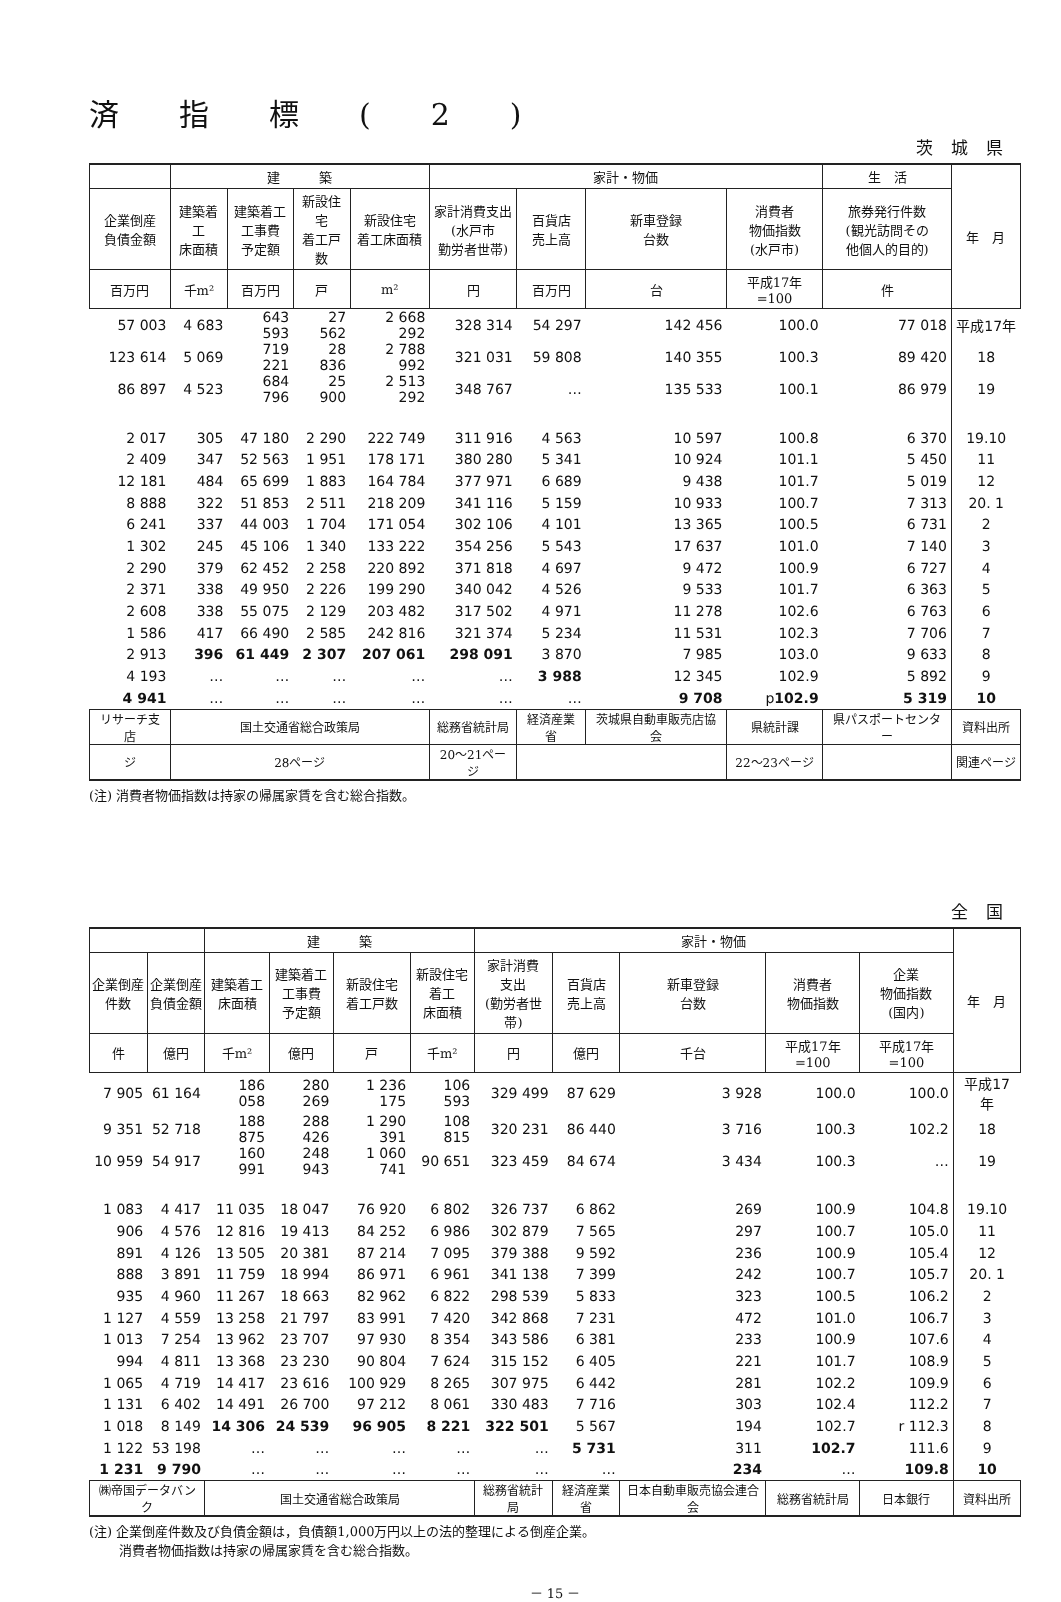済指標(2)
茨城県
| | 建 築 | | | | 家計・物価 | | | | 生 活 | 年 月 |
| --- | --- | --- | --- | --- | --- | --- | --- | --- | --- | --- |
| 企業倒産 負債金額 | 建築着工 床面積 | 建築着工 工事費 予定額 | 新設住宅 着工戸数 | 新設住宅 着工床面積 | 家計消費支出 (水戸市 勤労者世帯) | 百貨店 売上高 | 新車登録 台数 | 消費者 物価指数 (水戸市) | 旅券発行件数 (観光訪問その 他個人的目的) | |
| 百万円 | 千m² | 百万円 | 戸 | m² | 円 | 百万円 | 台 | 平成17年=100 | 件 | |
| 57 003 | 4 683 | 643 593 | 27 562 | 2 668 292 | 328 314 | 54 297 | 142 456 | 100.0 | 77 018 | 平成17年 |
| 123 614 | 5 069 | 719 221 | 28 836 | 2 788 992 | 321 031 | 59 808 | 140 355 | 100.3 | 89 420 | 18 |
| 86 897 | 4 523 | 684 796 | 25 900 | 2 513 292 | 348 767 | … | 135 533 | 100.1 | 86 979 | 19 |
| 2 017 | 305 | 47 180 | 2 290 | 222 749 | 311 916 | 4 563 | 10 597 | 100.8 | 6 370 | 19.10 |
| 2 409 | 347 | 52 563 | 1 951 | 178 171 | 380 280 | 5 341 | 10 924 | 101.1 | 5 450 | 11 |
| 12 181 | 484 | 65 699 | 1 883 | 164 784 | 377 971 | 6 689 | 9 438 | 101.7 | 5 019 | 12 |
| 8 888 | 322 | 51 853 | 2 511 | 218 209 | 341 116 | 5 159 | 10 933 | 100.7 | 7 313 | 20. 1 |
| 6 241 | 337 | 44 003 | 1 704 | 171 054 | 302 106 | 4 101 | 13 365 | 100.5 | 6 731 | 2 |
| 1 302 | 245 | 45 106 | 1 340 | 133 222 | 354 256 | 5 543 | 17 637 | 101.0 | 7 140 | 3 |
| 2 290 | 379 | 62 452 | 2 258 | 220 892 | 371 818 | 4 697 | 9 472 | 100.9 | 6 727 | 4 |
| 2 371 | 338 | 49 950 | 2 226 | 199 290 | 340 042 | 4 526 | 9 533 | 101.7 | 6 363 | 5 |
| 2 608 | 338 | 55 075 | 2 129 | 203 482 | 317 502 | 4 971 | 11 278 | 102.6 | 6 763 | 6 |
| 1 586 | 417 | 66 490 | 2 585 | 242 816 | 321 374 | 5 234 | 11 531 | 102.3 | 7 706 | 7 |
| 2 913 | 396 | 61 449 | 2 307 | 207 061 | 298 091 | 3 870 | 7 985 | 103.0 | 9 633 | 8 |
| 4 193 | … | … | … | … | … | 3 988 | 12 345 | 102.9 | 5 892 | 9 |
| 4 941 | … | … | … | … | … | … | 9 708 | p 102.9 | 5 319 | 10 |
| リサーチ支店 | 国土交通省総合政策局 | | | | 総務省統計局 | 経済産業省 | 茨城県自動車販売店協会 | 県統計課 | 県パスポートセンター | 資料出所 |
| ジ | 28ページ | | | | 20～21ページ | | | 22～23ページ | | 関連ページ |
(注) 消費者物価指数は持家の帰属家賃を含む総合指数。
全国
| | | 建 築 | | | | 家計・物価 | | | | | 年 月 |
| --- | --- | --- | --- | --- | --- | --- | --- | --- | --- | --- | --- |
| 企業倒産 件数 | 企業倒産 負債金額 | 建築着工 床面積 | 建築着工 工事費 予定額 | 新設住宅 着工戸数 | 新設住宅 着工 床面積 | 家計消費 支出 (勤労者世帯) | 百貨店 売上高 | 新車登録 台数 | 消費者 物価指数 | 企業 物価指数 (国内) | |
| 件 | 億円 | 千m² | 億円 | 戸 | 千m² | 円 | 億円 | 千台 | 平成17年=100 | 平成17年=100 | |
| 7 905 | 61 164 | 186 058 | 280 269 | 1 236 175 | 106 593 | 329 499 | 87 629 | 3 928 | 100.0 | 100.0 | 平成17年 |
| 9 351 | 52 718 | 188 875 | 288 426 | 1 290 391 | 108 815 | 320 231 | 86 440 | 3 716 | 100.3 | 102.2 | 18 |
| 10 959 | 54 917 | 160 991 | 248 943 | 1 060 741 | 90 651 | 323 459 | 84 674 | 3 434 | 100.3 | … | 19 |
| 1 083 | 4 417 | 11 035 | 18 047 | 76 920 | 6 802 | 326 737 | 6 862 | 269 | 100.9 | 104.8 | 19.10 |
| 906 | 4 576 | 12 816 | 19 413 | 84 252 | 6 986 | 302 879 | 7 565 | 297 | 100.7 | 105.0 | 11 |
| 891 | 4 126 | 13 505 | 20 381 | 87 214 | 7 095 | 379 388 | 9 592 | 236 | 100.9 | 105.4 | 12 |
| 888 | 3 891 | 11 759 | 18 994 | 86 971 | 6 961 | 341 138 | 7 399 | 242 | 100.7 | 105.7 | 20. 1 |
| 935 | 4 960 | 11 267 | 18 663 | 82 962 | 6 822 | 298 539 | 5 833 | 323 | 100.5 | 106.2 | 2 |
| 1 127 | 4 559 | 13 258 | 21 797 | 83 991 | 7 420 | 342 868 | 7 231 | 472 | 101.0 | 106.7 | 3 |
| 1 013 | 7 254 | 13 962 | 23 707 | 97 930 | 8 354 | 343 586 | 6 381 | 233 | 100.9 | 107.6 | 4 |
| 994 | 4 811 | 13 368 | 23 230 | 90 804 | 7 624 | 315 152 | 6 405 | 221 | 101.7 | 108.9 | 5 |
| 1 065 | 4 719 | 14 417 | 23 616 | 100 929 | 8 265 | 307 975 | 6 442 | 281 | 102.2 | 109.9 | 6 |
| 1 131 | 6 402 | 14 491 | 26 700 | 97 212 | 8 061 | 330 483 | 7 716 | 303 | 102.4 | 112.2 | 7 |
| 1 018 | 8 149 | 14 306 | 24 539 | 96 905 | 8 221 | 322 501 | 5 567 | 194 | 102.7 | r 112.3 | 8 |
| 1 122 | 53 198 | … | … | … | … | … | 5 731 | 311 | 102.7 | 111.6 | 9 |
| 1 231 | 9 790 | … | … | … | … | … | … | 234 | … | 109.8 | 10 |
| ㈱帝国データバンク | | 国土交通省総合政策局 | | | | 総務省統計局 | 経済産業省 | 日本自動車販売協会連合会 | 総務省統計局 | 日本銀行 | 資料出所 |
(注) 企業倒産件数及び負債金額は，負債額1,000万円以上の法的整理による倒産企業。
　　 消費者物価指数は持家の帰属家賃を含む総合指数。
－ 15 －